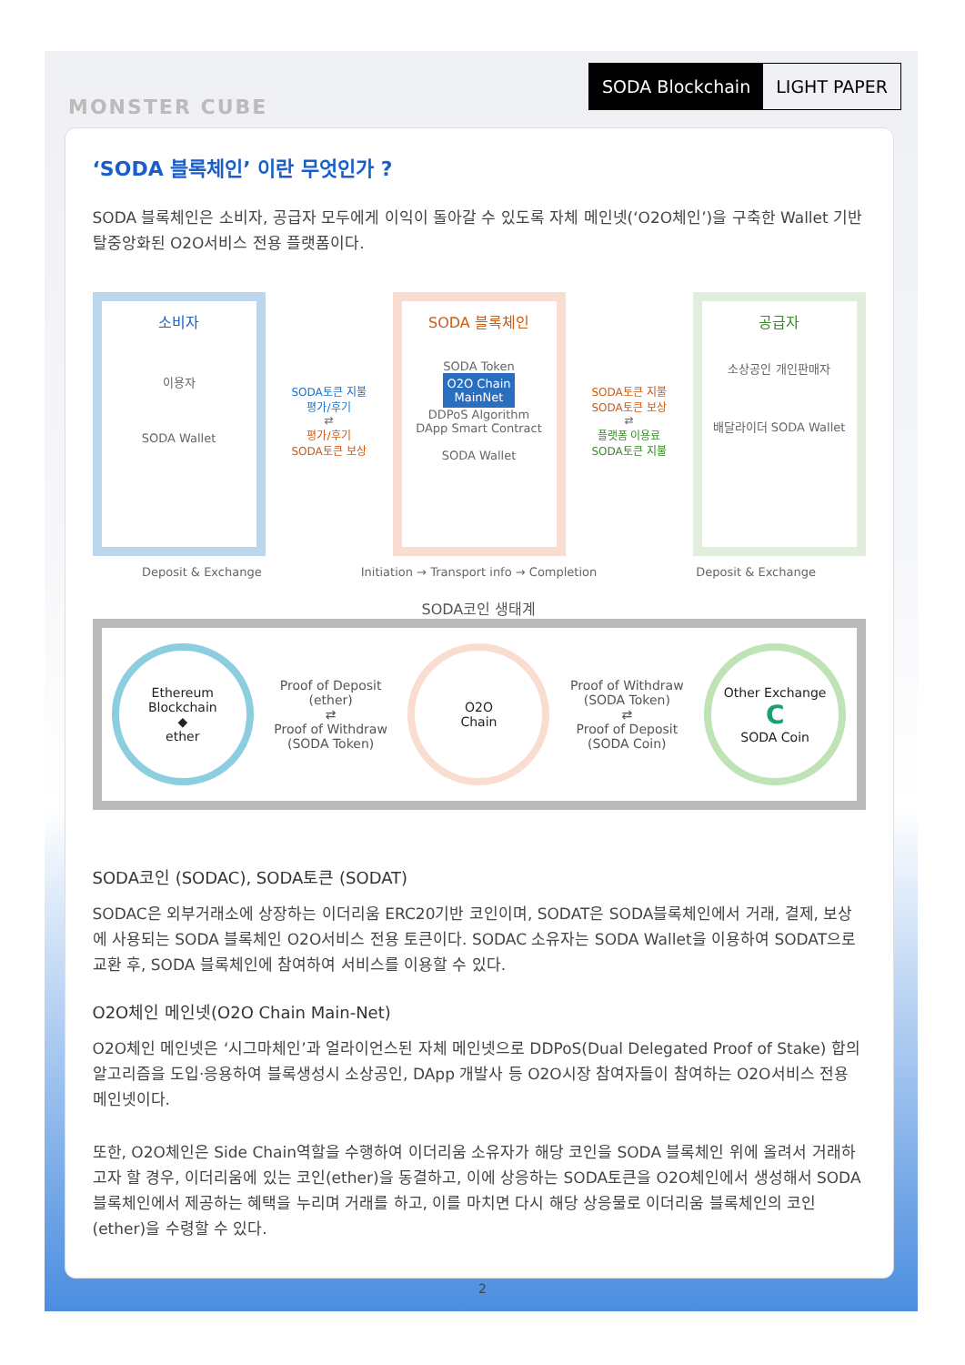MONSTER CUBE
SODA Blockchain LIGHT PAPER
‘SODA 블록체인’ 이란 무엇인가 ?
SODA 블록체인은 소비자, 공급자 모두에게 이익이 돌아갈 수 있도록 자체 메인넷(‘O2O체인’)을 구축한 Wallet 기반 탈중앙화된 O2O서비스 전용 플랫폼이다.
소비자
이용자
SODA Wallet
SODA토큰 지불
평가/후기
⇄
평가/후기
SODA토큰 보상
SODA 블록체인
SODA Token
O2O Chain
MainNet
DDPoS Algorithm
DApp Smart Contract
SODA Wallet
SODA토큰 지불
SODA토큰 보상
⇄
플랫폼 이용료
SODA토큰 지불
공급자
소상공인 개인판매자
배달라이더 SODA Wallet
Deposit & Exchange Initiation → Transport info → Completion Deposit & Exchange
SODA코인 생태계
Ethereum Blockchain
◆
ether
Proof of Deposit
(ether)
⇄
Proof of Withdraw
(SODA Token)
O2O
Chain
Proof of Withdraw
(SODA Token)
⇄
Proof of Deposit
(SODA Coin)
Other Exchange
C
SODA Coin
SODA코인 (SODAC), SODA토큰 (SODAT)
SODAC은 외부거래소에 상장하는 이더리움 ERC20기반 코인이며, SODAT은 SODA블록체인에서 거래, 결제, 보상에 사용되는 SODA 블록체인 O2O서비스 전용 토큰이다. SODAC 소유자는 SODA Wallet을 이용하여 SODAT으로 교환 후, SODA 블록체인에 참여하여 서비스를 이용할 수 있다.
O2O체인 메인넷(O2O Chain Main-Net)
O2O체인 메인넷은 ‘시그마체인’과 얼라이언스된 자체 메인넷으로 DDPoS(Dual Delegated Proof of Stake) 합의 알고리즘을 도입·응용하여 블록생성시 소상공인, DApp 개발사 등 O2O시장 참여자들이 참여하는 O2O서비스 전용 메인넷이다.
또한, O2O체인은 Side Chain역할을 수행하여 이더리움 소유자가 해당 코인을 SODA 블록체인 위에 올려서 거래하고자 할 경우, 이더리움에 있는 코인(ether)을 동결하고, 이에 상응하는 SODA토큰을 O2O체인에서 생성해서 SODA 블록체인에서 제공하는 혜택을 누리며 거래를 하고, 이를 마치면 다시 해당 상응물로 이더리움 블록체인의 코인(ether)을 수령할 수 있다.
2